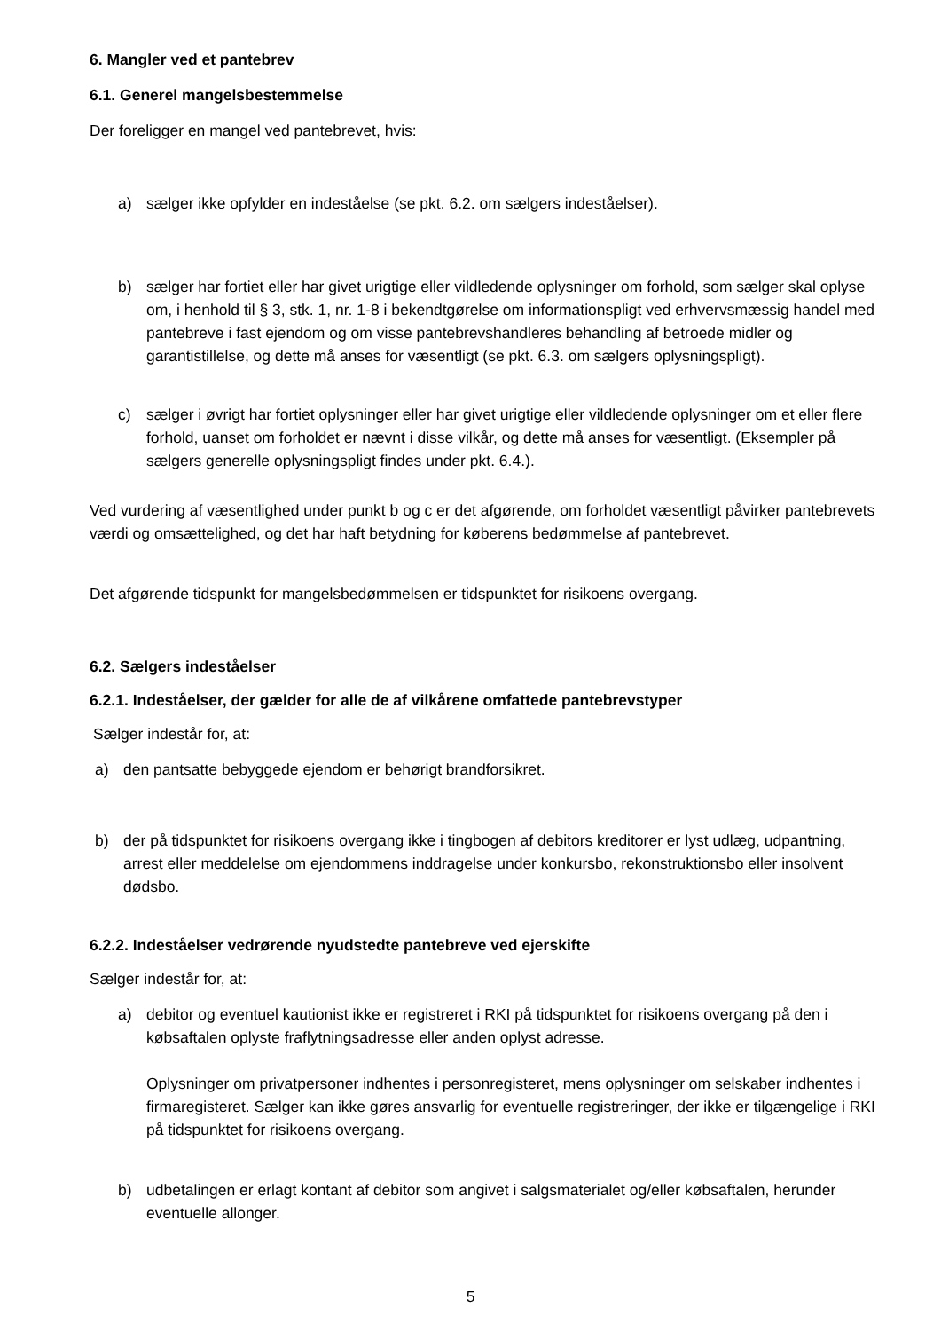6. Mangler ved et pantebrev
6.1. Generel mangelsbestemmelse
Der foreligger en mangel ved pantebrevet, hvis:
a) sælger ikke opfylder en indeståelse (se pkt. 6.2. om sælgers indeståelser).
b) sælger har fortiet eller har givet urigtige eller vildledende oplysninger om forhold, som sælger skal oplyse om, i henhold til § 3, stk. 1, nr. 1-8 i bekendtgørelse om informationspligt ved erhvervsmæssig handel med pantebreve i fast ejendom og om visse pantebrevshandleres behandling af betroede midler og garantistillelse, og dette må anses for væsentligt (se pkt. 6.3. om sælgers oplysningspligt).
c) sælger i øvrigt har fortiet oplysninger eller har givet urigtige eller vildledende oplysninger om et eller flere forhold, uanset om forholdet er nævnt i disse vilkår, og dette må anses for væsentligt. (Eksempler på sælgers generelle oplysningspligt findes under pkt. 6.4.).
Ved vurdering af væsentlighed under punkt b og c er det afgørende, om forholdet væsentligt påvirker pantebrevets værdi og omsættelighed, og det har haft betydning for køberens bedømmelse af pantebrevet.
Det afgørende tidspunkt for mangelsbedømmelsen er tidspunktet for risikoens overgang.
6.2. Sælgers indeståelser
6.2.1. Indeståelser, der gælder for alle de af vilkårene omfattede pantebrevstyper
Sælger indestår for, at:
a) den pantsatte bebyggede ejendom er behørigt brandforsikret.
b) der på tidspunktet for risikoens overgang ikke i tingbogen af debitors kreditorer er lyst udlæg, udpantning, arrest eller meddelelse om ejendommens inddragelse under konkursbo, rekonstruktionsbo eller insolvent dødsbo.
6.2.2. Indeståelser vedrørende nyudstedte pantebreve ved ejerskifte
Sælger indestår for, at:
a) debitor og eventuel kautionist ikke er registreret i RKI på tidspunktet for risikoens overgang på den i købsaftalen oplyste fraflytningsadresse eller anden oplyst adresse.
Oplysninger om privatpersoner indhentes i personregisteret, mens oplysninger om selskaber indhentes i firmaregisteret. Sælger kan ikke gøres ansvarlig for eventuelle registreringer, der ikke er tilgængelige i RKI på tidspunktet for risikoens overgang.
b) udbetalingen er erlagt kontant af debitor som angivet i salgsmaterialet og/eller købsaftalen, herunder eventuelle allonger.
5